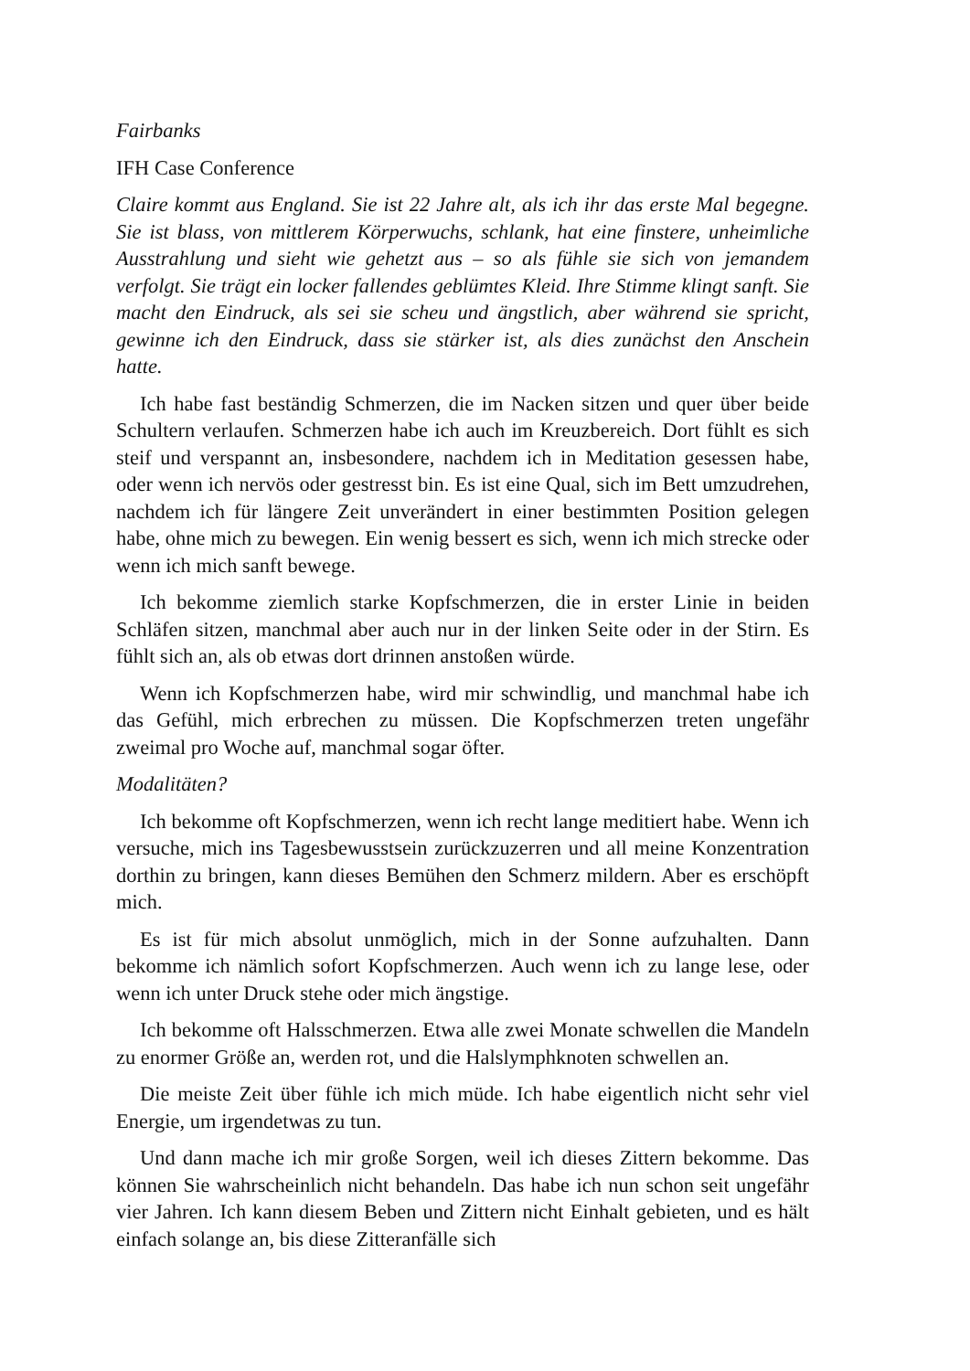Fairbanks
IFH Case Conference
Claire kommt aus England. Sie ist 22 Jahre alt, als ich ihr das erste Mal begegne. Sie ist blass, von mittlerem Körperwuchs, schlank, hat eine finstere, unheimliche Ausstrahlung und sieht wie gehetzt aus – so als fühle sie sich von jemandem verfolgt. Sie trägt ein locker fallendes geblümtes Kleid. Ihre Stimme klingt sanft. Sie macht den Eindruck, als sei sie scheu und ängstlich, aber während sie spricht, gewinne ich den Eindruck, dass sie stärker ist, als dies zunächst den Anschein hatte.
Ich habe fast beständig Schmerzen, die im Nacken sitzen und quer über beide Schultern verlaufen. Schmerzen habe ich auch im Kreuzbereich. Dort fühlt es sich steif und verspannt an, insbesondere, nachdem ich in Meditation gesessen habe, oder wenn ich nervös oder gestresst bin. Es ist eine Qual, sich im Bett umzudrehen, nachdem ich für längere Zeit unverändert in einer bestimmten Position gelegen habe, ohne mich zu bewegen. Ein wenig bessert es sich, wenn ich mich strecke oder wenn ich mich sanft bewege.
Ich bekomme ziemlich starke Kopfschmerzen, die in erster Linie in beiden Schläfen sitzen, manchmal aber auch nur in der linken Seite oder in der Stirn. Es fühlt sich an, als ob etwas dort drinnen anstoßen würde.
Wenn ich Kopfschmerzen habe, wird mir schwindlig, und manchmal habe ich das Gefühl, mich erbrechen zu müssen. Die Kopfschmerzen treten ungefähr zweimal pro Woche auf, manchmal sogar öfter.
Modalitäten?
Ich bekomme oft Kopfschmerzen, wenn ich recht lange meditiert habe. Wenn ich versuche, mich ins Tagesbewusstsein zurückzuzerren und all meine Konzentration dorthin zu bringen, kann dieses Bemühen den Schmerz mildern. Aber es erschöpft mich.
Es ist für mich absolut unmöglich, mich in der Sonne aufzuhalten. Dann bekomme ich nämlich sofort Kopfschmerzen. Auch wenn ich zu lange lese, oder wenn ich unter Druck stehe oder mich ängstige.
Ich bekomme oft Halsschmerzen. Etwa alle zwei Monate schwellen die Mandeln zu enormer Größe an, werden rot, und die Halslymphknoten schwellen an.
Die meiste Zeit über fühle ich mich müde. Ich habe eigentlich nicht sehr viel Energie, um irgendetwas zu tun.
Und dann mache ich mir große Sorgen, weil ich dieses Zittern bekomme. Das können Sie wahrscheinlich nicht behandeln. Das habe ich nun schon seit ungefähr vier Jahren. Ich kann diesem Beben und Zittern nicht Einhalt gebieten, und es hält einfach solange an, bis diese Zitteranfälle sich